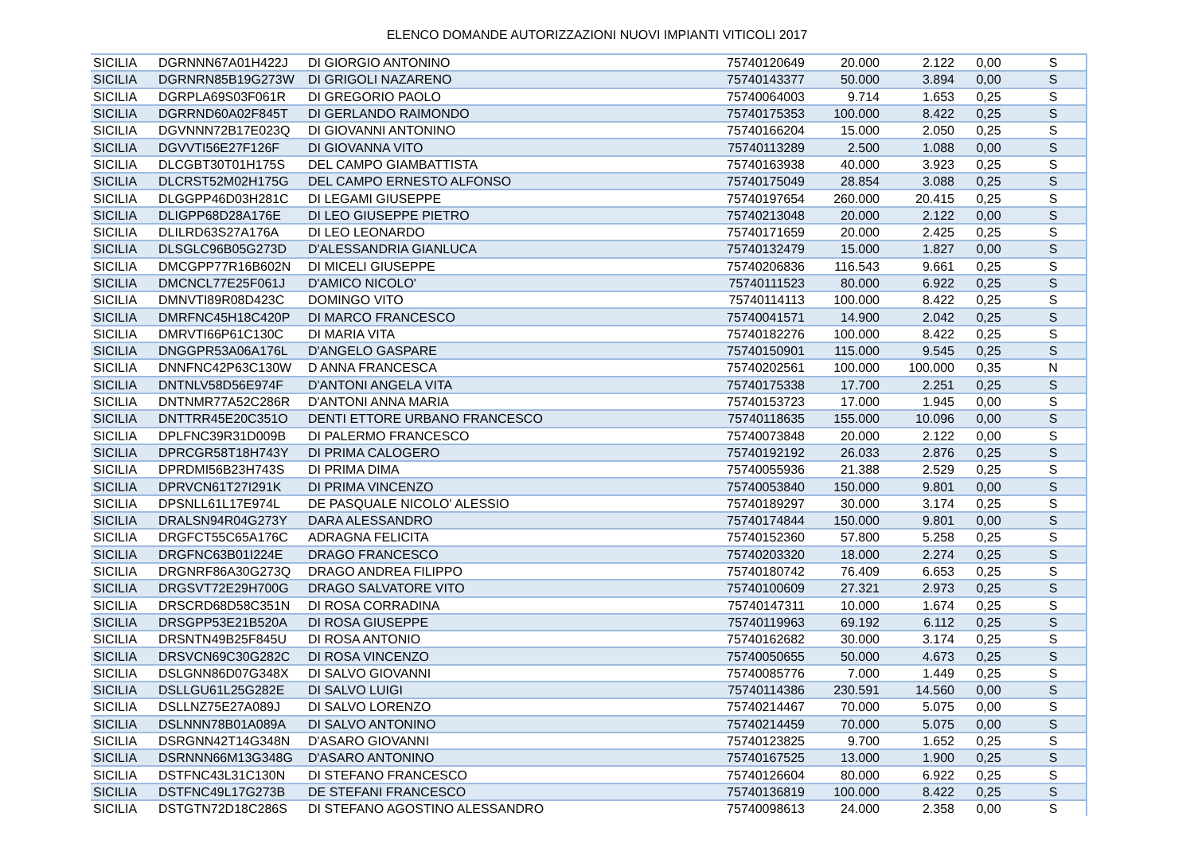ELENCO DOMANDE AUTORIZZAZIONI NUOVI IMPIANTI VITICOLI 2017
| SICILIA | DGRNNN67A01H422J | DI GIORGIO ANTONINO | 75740120649 | 20.000 | 2.122 | 0,00 | S |
| SICILIA | DGRNRN85B19G273W | DI GRIGOLI NAZARENO | 75740143377 | 50.000 | 3.894 | 0,00 | S |
| SICILIA | DGRPLA69S03F061R | DI GREGORIO PAOLO | 75740064003 | 9.714 | 1.653 | 0,25 | S |
| SICILIA | DGRRND60A02F845T | DI GERLANDO RAIMONDO | 75740175353 | 100.000 | 8.422 | 0,25 | S |
| SICILIA | DGVNNN72B17E023Q | DI GIOVANNI ANTONINO | 75740166204 | 15.000 | 2.050 | 0,25 | S |
| SICILIA | DGVVTI56E27F126F | DI GIOVANNA VITO | 75740113289 | 2.500 | 1.088 | 0,00 | S |
| SICILIA | DLCGBT30T01H175S | DEL CAMPO GIAMBATTISTA | 75740163938 | 40.000 | 3.923 | 0,25 | S |
| SICILIA | DLCRST52M02H175G | DEL CAMPO ERNESTO ALFONSO | 75740175049 | 28.854 | 3.088 | 0,25 | S |
| SICILIA | DLGGPP46D03H281C | DI LEGAMI GIUSEPPE | 75740197654 | 260.000 | 20.415 | 0,25 | S |
| SICILIA | DLIGPP68D28A176E | DI LEO GIUSEPPE PIETRO | 75740213048 | 20.000 | 2.122 | 0,00 | S |
| SICILIA | DLILRD63S27A176A | DI LEO LEONARDO | 75740171659 | 20.000 | 2.425 | 0,25 | S |
| SICILIA | DLSGLC96B05G273D | D'ALESSANDRIA GIANLUCA | 75740132479 | 15.000 | 1.827 | 0,00 | S |
| SICILIA | DMCGPP77R16B602N | DI MICELI GIUSEPPE | 75740206836 | 116.543 | 9.661 | 0,25 | S |
| SICILIA | DMCNCL77E25F061J | D'AMICO NICOLO' | 75740111523 | 80.000 | 6.922 | 0,25 | S |
| SICILIA | DMNVTI89R08D423C | DOMINGO VITO | 75740114113 | 100.000 | 8.422 | 0,25 | S |
| SICILIA | DMRFNC45H18C420P | DI MARCO FRANCESCO | 75740041571 | 14.900 | 2.042 | 0,25 | S |
| SICILIA | DMRVTI66P61C130C | DI MARIA VITA | 75740182276 | 100.000 | 8.422 | 0,25 | S |
| SICILIA | DNGGPR53A06A176L | D'ANGELO GASPARE | 75740150901 | 115.000 | 9.545 | 0,25 | S |
| SICILIA | DNNFNC42P63C130W | D ANNA FRANCESCA | 75740202561 | 100.000 | 100.000 | 0,35 | N |
| SICILIA | DNTNLV58D56E974F | D'ANTONI ANGELA VITA | 75740175338 | 17.700 | 2.251 | 0,25 | S |
| SICILIA | DNTNMR77A52C286R | D'ANTONI ANNA MARIA | 75740153723 | 17.000 | 1.945 | 0,00 | S |
| SICILIA | DNTTRR45E20C351O | DENTI ETTORE URBANO FRANCESCO | 75740118635 | 155.000 | 10.096 | 0,00 | S |
| SICILIA | DPLFNC39R31D009B | DI PALERMO FRANCESCO | 75740073848 | 20.000 | 2.122 | 0,00 | S |
| SICILIA | DPRCGR58T18H743Y | DI PRIMA CALOGERO | 75740192192 | 26.033 | 2.876 | 0,25 | S |
| SICILIA | DPRDMI56B23H743S | DI PRIMA DIMA | 75740055936 | 21.388 | 2.529 | 0,25 | S |
| SICILIA | DPRVCN61T27I291K | DI PRIMA VINCENZO | 75740053840 | 150.000 | 9.801 | 0,00 | S |
| SICILIA | DPSNLL61L17E974L | DE PASQUALE NICOLO' ALESSIO | 75740189297 | 30.000 | 3.174 | 0,25 | S |
| SICILIA | DRALSN94R04G273Y | DARA ALESSANDRO | 75740174844 | 150.000 | 9.801 | 0,00 | S |
| SICILIA | DRGFCT55C65A176C | ADRAGNA FELICITA | 75740152360 | 57.800 | 5.258 | 0,25 | S |
| SICILIA | DRGFNC63B01I224E | DRAGO FRANCESCO | 75740203320 | 18.000 | 2.274 | 0,25 | S |
| SICILIA | DRGNRF86A30G273Q | DRAGO ANDREA FILIPPO | 75740180742 | 76.409 | 6.653 | 0,25 | S |
| SICILIA | DRGSVT72E29H700G | DRAGO SALVATORE VITO | 75740100609 | 27.321 | 2.973 | 0,25 | S |
| SICILIA | DRSCRD68D58C351N | DI ROSA CORRADINA | 75740147311 | 10.000 | 1.674 | 0,25 | S |
| SICILIA | DRSGPP53E21B520A | DI ROSA GIUSEPPE | 75740119963 | 69.192 | 6.112 | 0,25 | S |
| SICILIA | DRSNTN49B25F845U | DI ROSA ANTONIO | 75740162682 | 30.000 | 3.174 | 0,25 | S |
| SICILIA | DRSVCN69C30G282C | DI ROSA VINCENZO | 75740050655 | 50.000 | 4.673 | 0,25 | S |
| SICILIA | DSLGNN86D07G348X | DI SALVO GIOVANNI | 75740085776 | 7.000 | 1.449 | 0,25 | S |
| SICILIA | DSLLGU61L25G282E | DI SALVO LUIGI | 75740114386 | 230.591 | 14.560 | 0,00 | S |
| SICILIA | DSLLNZ75E27A089J | DI SALVO LORENZO | 75740214467 | 70.000 | 5.075 | 0,00 | S |
| SICILIA | DSLNNN78B01A089A | DI SALVO ANTONINO | 75740214459 | 70.000 | 5.075 | 0,00 | S |
| SICILIA | DSRGNN42T14G348N | D'ASARO GIOVANNI | 75740123825 | 9.700 | 1.652 | 0,25 | S |
| SICILIA | DSRNNN66M13G348G | D'ASARO ANTONINO | 75740167525 | 13.000 | 1.900 | 0,25 | S |
| SICILIA | DSTFNC43L31C130N | DI STEFANO FRANCESCO | 75740126604 | 80.000 | 6.922 | 0,25 | S |
| SICILIA | DSTFNC49L17G273B | DE STEFANI FRANCESCO | 75740136819 | 100.000 | 8.422 | 0,25 | S |
| SICILIA | DSTGTN72D18C286S | DI STEFANO AGOSTINO ALESSANDRO | 75740098613 | 24.000 | 2.358 | 0,00 | S |